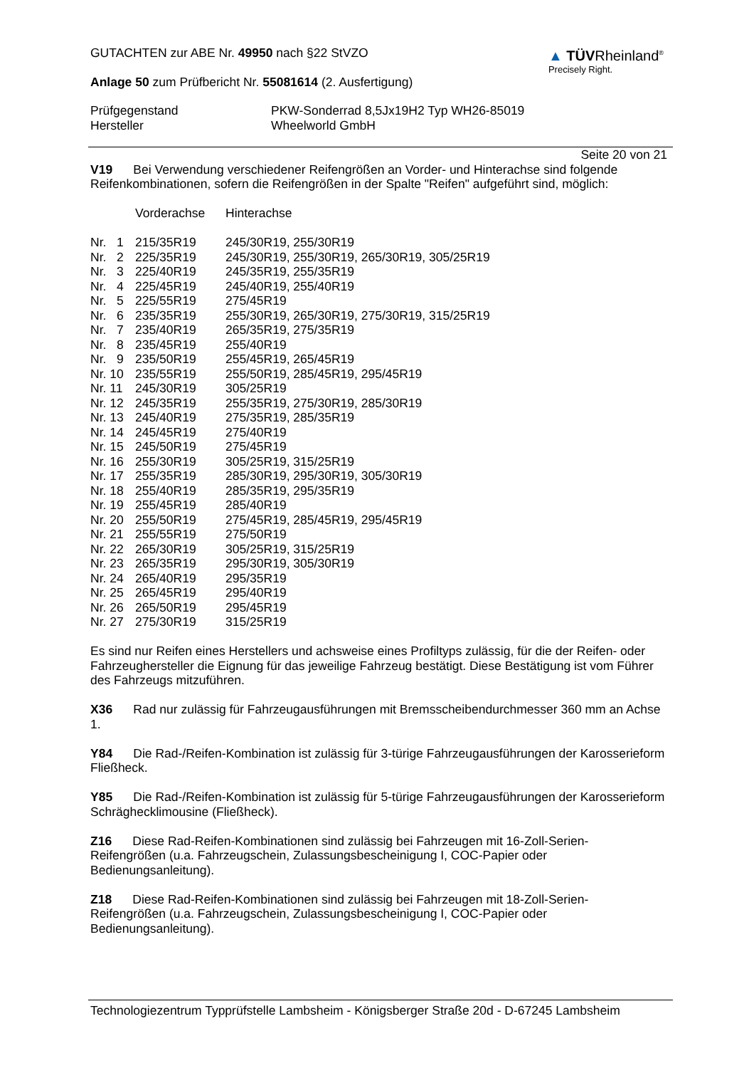GUTACHTEN zur ABE Nr. 49950 nach §22 StVZO
Anlage 50 zum Prüfbericht Nr. 55081614 (2. Ausfertigung)
▲ TÜVRheinland<sup>®</sup>
Precisely Right.
| Prüfgegenstand | PKW-Sonderrad 8,5Jx19H2 Typ WH26-85019 |
| Hersteller | Wheelworld GmbH |
Seite 20 von 21
V19 Bei Verwendung verschiedener Reifengrößen an Vorder- und Hinterachse sind folgende Reifenkombinationen, sofern die Reifengrößen in der Spalte "Reifen" aufgeführt sind, möglich:
| | Vorderachse | Hinterachse |
| Nr. 1 | 215/35R19 | 245/30R19, 255/30R19 |
| Nr. 2 | 225/35R19 | 245/30R19, 255/30R19, 265/30R19, 305/25R19 |
| Nr. 3 | 225/40R19 | 245/35R19, 255/35R19 |
| Nr. 4 | 225/45R19 | 245/40R19, 255/40R19 |
| Nr. 5 | 225/55R19 | 275/45R19 |
| Nr. 6 | 235/35R19 | 255/30R19, 265/30R19, 275/30R19, 315/25R19 |
| Nr. 7 | 235/40R19 | 265/35R19, 275/35R19 |
| Nr. 8 | 235/45R19 | 255/40R19 |
| Nr. 9 | 235/50R19 | 255/45R19, 265/45R19 |
| Nr. 10 | 235/55R19 | 255/50R19, 285/45R19, 295/45R19 |
| Nr. 11 | 245/30R19 | 305/25R19 |
| Nr. 12 | 245/35R19 | 255/35R19, 275/30R19, 285/30R19 |
| Nr. 13 | 245/40R19 | 275/35R19, 285/35R19 |
| Nr. 14 | 245/45R19 | 275/40R19 |
| Nr. 15 | 245/50R19 | 275/45R19 |
| Nr. 16 | 255/30R19 | 305/25R19, 315/25R19 |
| Nr. 17 | 255/35R19 | 285/30R19, 295/30R19, 305/30R19 |
| Nr. 18 | 255/40R19 | 285/35R19, 295/35R19 |
| Nr. 19 | 255/45R19 | 285/40R19 |
| Nr. 20 | 255/50R19 | 275/45R19, 285/45R19, 295/45R19 |
| Nr. 21 | 255/55R19 | 275/50R19 |
| Nr. 22 | 265/30R19 | 305/25R19, 315/25R19 |
| Nr. 23 | 265/35R19 | 295/30R19, 305/30R19 |
| Nr. 24 | 265/40R19 | 295/35R19 |
| Nr. 25 | 265/45R19 | 295/40R19 |
| Nr. 26 | 265/50R19 | 295/45R19 |
| Nr. 27 | 275/30R19 | 315/25R19 |
Es sind nur Reifen eines Herstellers und achsweise eines Profiltyps zulässig, für die der Reifen- oder Fahrzeughersteller die Eignung für das jeweilige Fahrzeug bestätigt. Diese Bestätigung ist vom Führer des Fahrzeugs mitzuführen.
X36 Rad nur zulässig für Fahrzeugausführungen mit Bremsscheibendurchmesser 360 mm an Achse 1.
Y84 Die Rad-/Reifen-Kombination ist zulässig für 3-türige Fahrzeugausführungen der Karosserieform Fließheck.
Y85 Die Rad-/Reifen-Kombination ist zulässig für 5-türige Fahrzeugausführungen der Karosserieform Schräghecklimousine (Fließheck).
Z16 Diese Rad-Reifen-Kombinationen sind zulässig bei Fahrzeugen mit 16-Zoll-Serien-
Reifengrößen (u.a. Fahrzeugschein, Zulassungsbescheinigung I, COC-Papier oder Bedienungsanleitung).
Z18 Diese Rad-Reifen-Kombinationen sind zulässig bei Fahrzeugen mit 18-Zoll-Serien-
Reifengrößen (u.a. Fahrzeugschein, Zulassungsbescheinigung I, COC-Papier oder Bedienungsanleitung).
Technologiezentrum Typprüfstelle Lambsheim - Königsberger Straße 20d - D-67245 Lambsheim